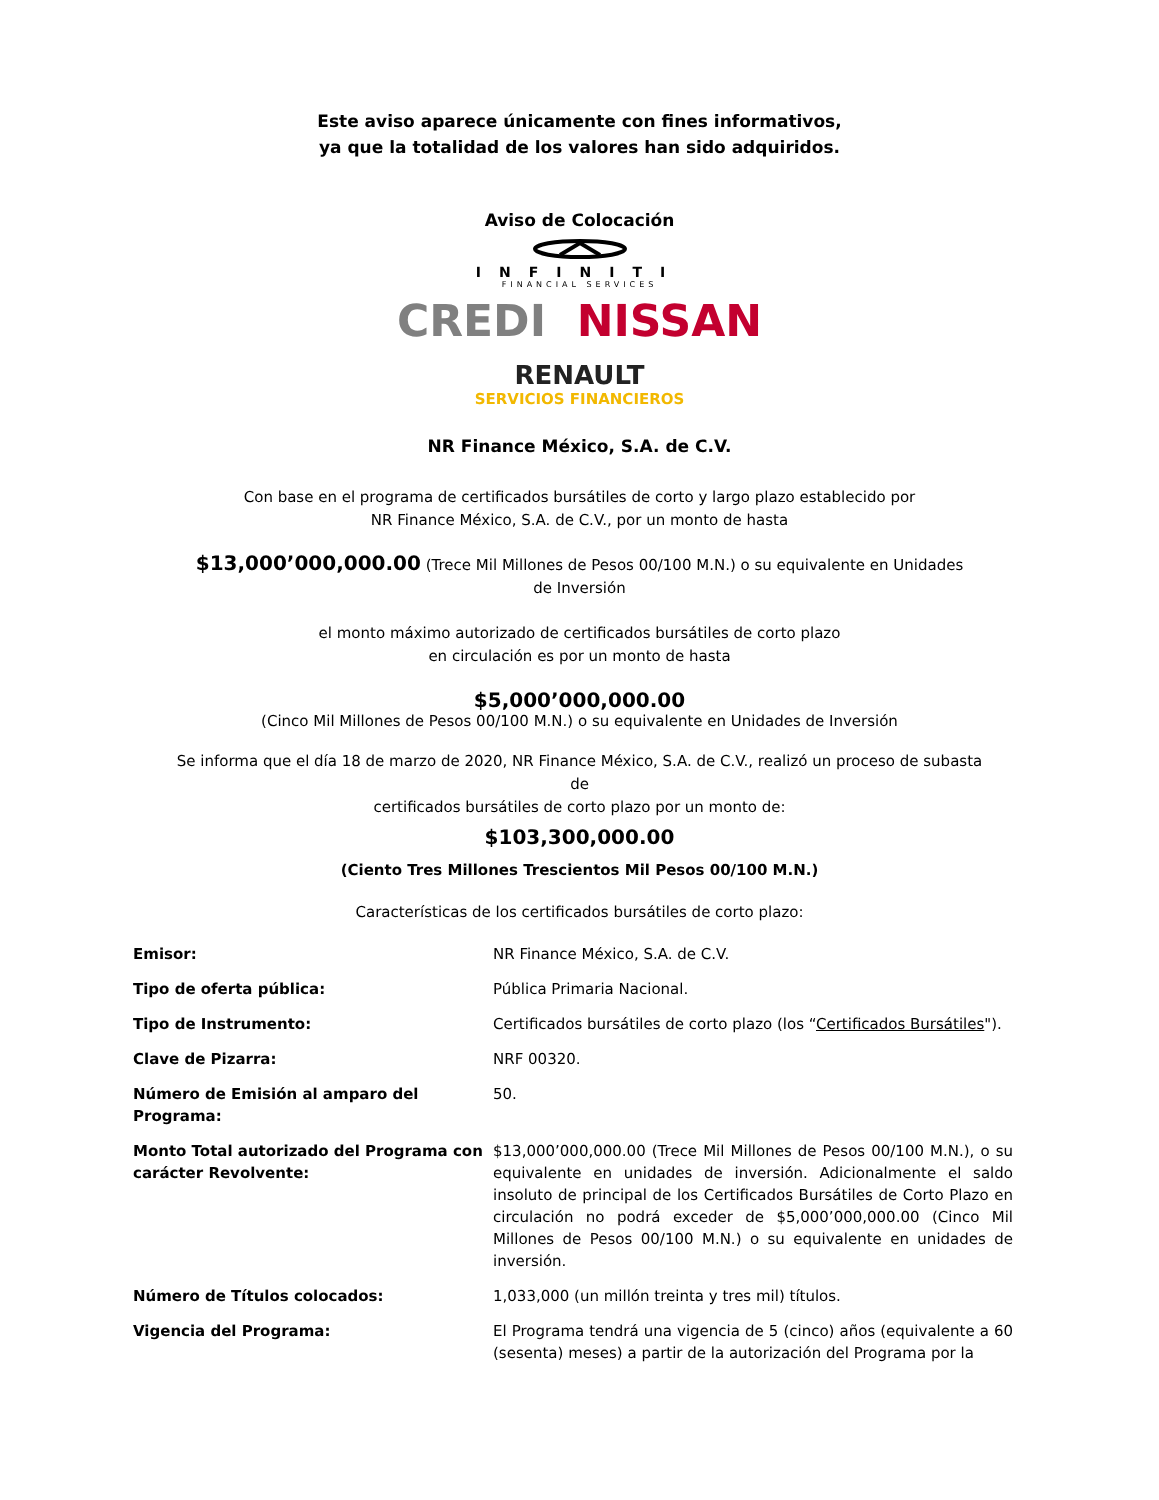Este aviso aparece únicamente con fines informativos,
ya que la totalidad de los valores han sido adquiridos.
Aviso de Colocación
INFINITI
FINANCIAL SERVICES
CREDI NISSAN
RENAULT
SERVICIOS FINANCIEROS
NR Finance México, S.A. de C.V.
Con base en el programa de certificados bursátiles de corto y largo plazo establecido por
NR Finance México, S.A. de C.V., por un monto de hasta
$13,000’000,000.00 (Trece Mil Millones de Pesos 00/100 M.N.) o su equivalente en Unidades de Inversión
el monto máximo autorizado de certificados bursátiles de corto plazo
en circulación es por un monto de hasta
$5,000’000,000.00
(Cinco Mil Millones de Pesos 00/100 M.N.) o su equivalente en Unidades de Inversión
Se informa que el día 18 de marzo de 2020, NR Finance México, S.A. de C.V., realizó un proceso de subasta de
certificados bursátiles de corto plazo por un monto de:
$103,300,000.00
(Ciento Tres Millones Trescientos Mil Pesos 00/100 M.N.)
Características de los certificados bursátiles de corto plazo:
| Emisor: | NR Finance México, S.A. de C.V. |
| Tipo de oferta pública: | Pública Primaria Nacional. |
| Tipo de Instrumento: | Certificados bursátiles de corto plazo (los “ Certificados Bursátiles "). |
| Clave de Pizarra: | NRF 00320. |
| Número de Emisión al amparo del Programa: | 50. |
| Monto Total autorizado del Programa con carácter Revolvente: | $13,000’000,000.00 (Trece Mil Millones de Pesos 00/100 M.N.), o su equivalente en unidades de inversión. Adicionalmente el saldo insoluto de principal de los Certificados Bursátiles de Corto Plazo en circulación no podrá exceder de $5,000’000,000.00 (Cinco Mil Millones de Pesos 00/100 M.N.) o su equivalente en unidades de inversión. |
| Número de Títulos colocados: | 1,033,000 (un millón treinta y tres mil) títulos. |
| Vigencia del Programa: | El Programa tendrá una vigencia de 5 (cinco) años (equivalente a 60 (sesenta) meses) a partir de la autorización del Programa por la |